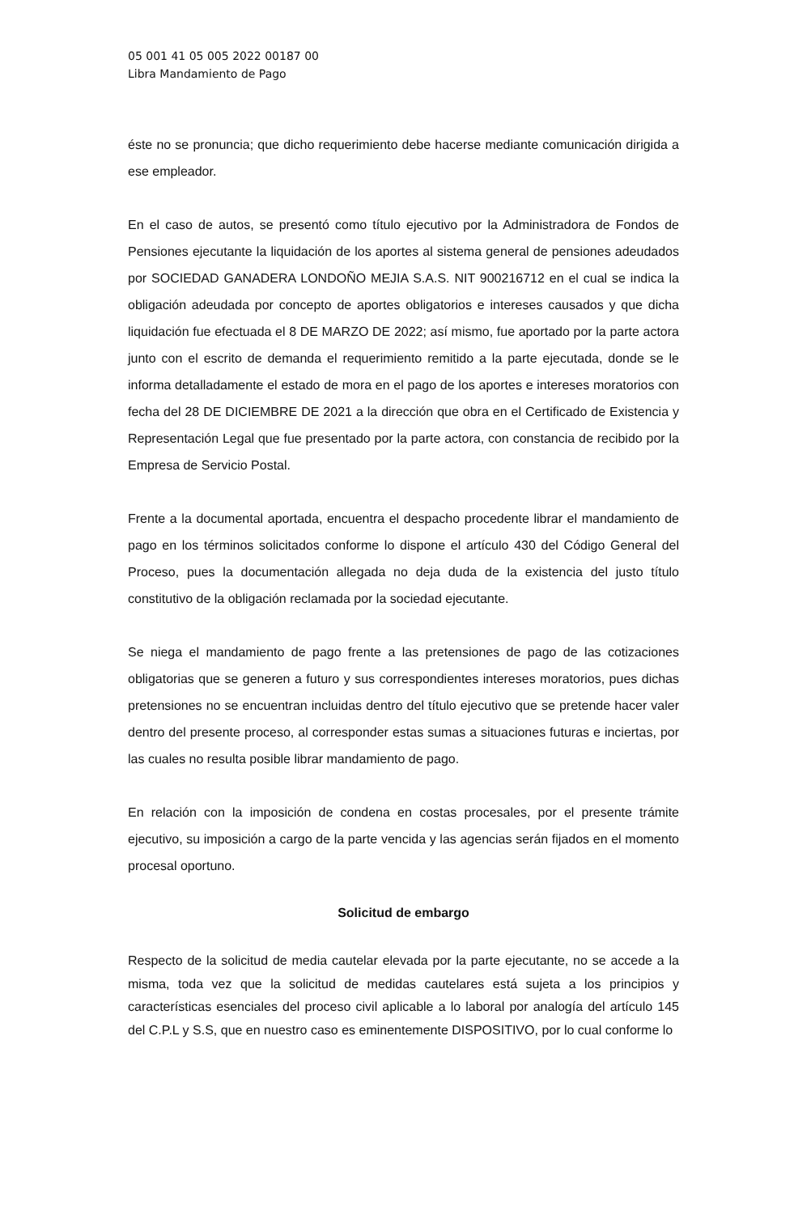05 001 41 05 005 2022 00187 00
Libra Mandamiento de Pago
éste no se pronuncia; que dicho requerimiento debe hacerse mediante comunicación dirigida a ese empleador.
En el caso de autos, se presentó como título ejecutivo por la Administradora de Fondos de Pensiones ejecutante la liquidación de los aportes al sistema general de pensiones adeudados por SOCIEDAD GANADERA LONDOÑO MEJIA S.A.S. NIT 900216712 en el cual se indica la obligación adeudada por concepto de aportes obligatorios e intereses causados y que dicha liquidación fue efectuada el 8 DE MARZO DE 2022; así mismo, fue aportado por la parte actora junto con el escrito de demanda el requerimiento remitido a la parte ejecutada, donde se le informa detalladamente el estado de mora en el pago de los aportes e intereses moratorios con fecha del 28 DE DICIEMBRE DE 2021 a la dirección que obra en el Certificado de Existencia y Representación Legal que fue presentado por la parte actora, con constancia de recibido por la Empresa de Servicio Postal.
Frente a la documental aportada, encuentra el despacho procedente librar el mandamiento de pago en los términos solicitados conforme lo dispone el artículo 430 del Código General del Proceso, pues la documentación allegada no deja duda de la existencia del justo título constitutivo de la obligación reclamada por la sociedad ejecutante.
Se niega el mandamiento de pago frente a las pretensiones de pago de las cotizaciones obligatorias que se generen a futuro y sus correspondientes intereses moratorios, pues dichas pretensiones no se encuentran incluidas dentro del título ejecutivo que se pretende hacer valer dentro del presente proceso, al corresponder estas sumas a situaciones futuras e inciertas, por las cuales no resulta posible librar mandamiento de pago.
En relación con la imposición de condena en costas procesales, por el presente trámite ejecutivo, su imposición a cargo de la parte vencida y las agencias serán fijados en el momento procesal oportuno.
Solicitud de embargo
Respecto de la solicitud de media cautelar elevada por la parte ejecutante, no se accede a la misma, toda vez que la solicitud de medidas cautelares está sujeta a los principios y características esenciales del proceso civil aplicable a lo laboral por analogía del artículo 145 del C.P.L y S.S, que en nuestro caso es eminentemente DISPOSITIVO, por lo cual conforme lo